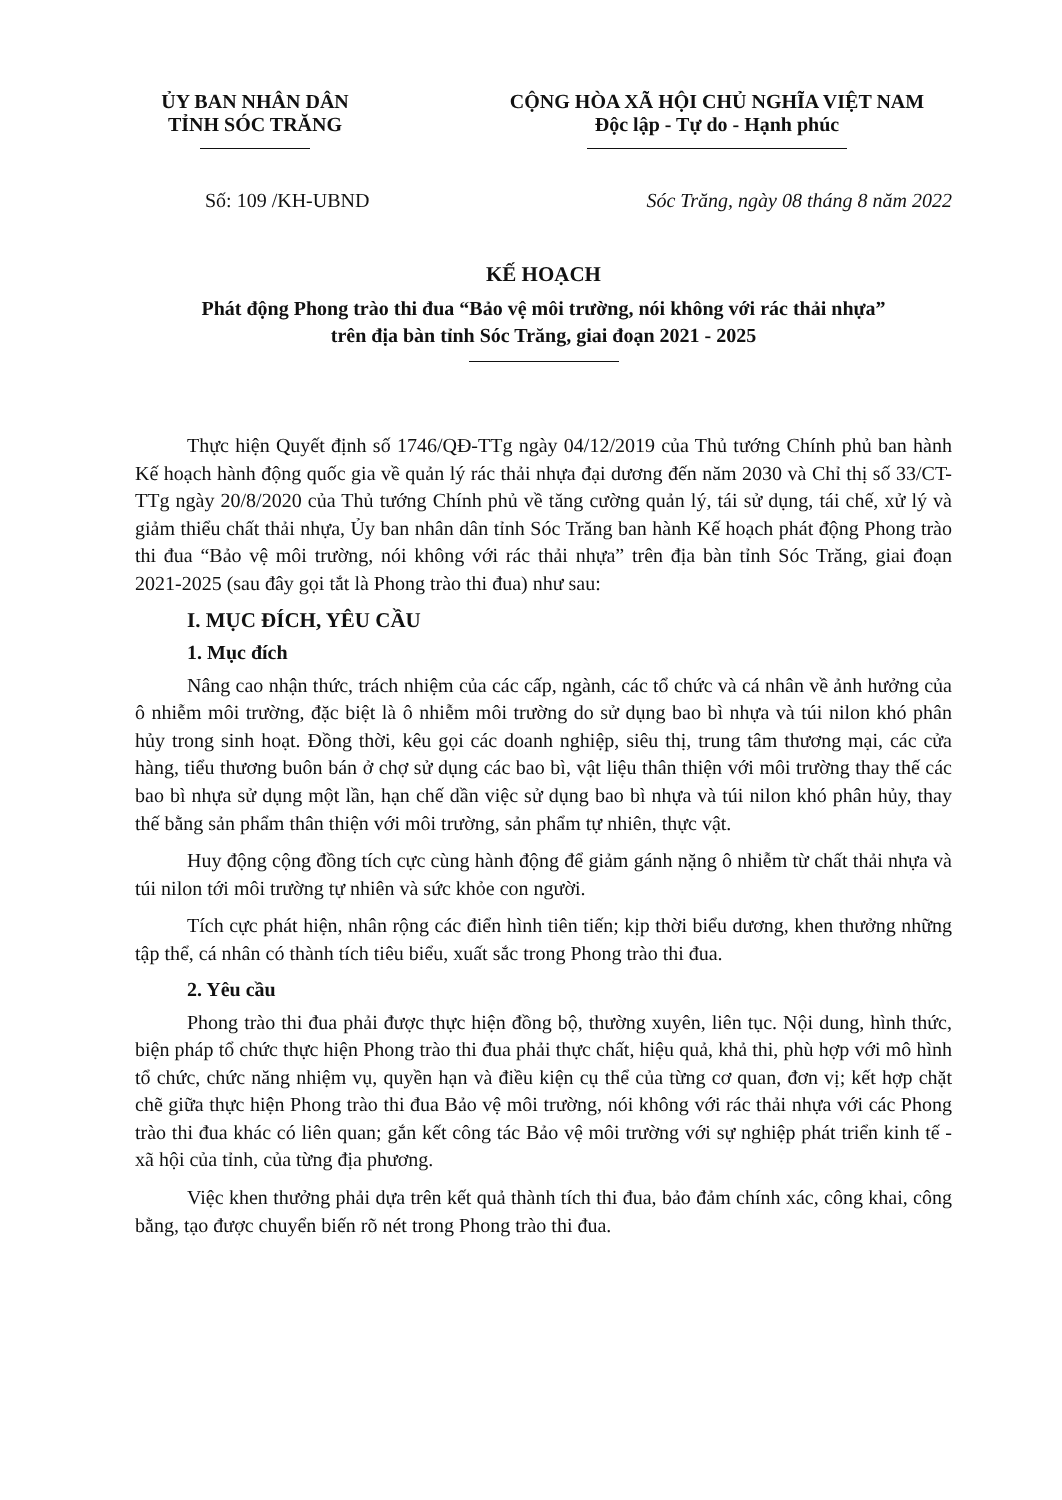ỦY BAN NHÂN DÂN
TỈNH SÓC TRĂNG
CỘNG HÒA XÃ HỘI CHỦ NGHĨA VIỆT NAM
Độc lập - Tự do - Hạnh phúc
Số: 109 /KH-UBND Sóc Trăng, ngày 08 tháng 8 năm 2022
KẾ HOẠCH
Phát động Phong trào thi đua “Bảo vệ môi trường, nói không với rác thải nhựa”
trên địa bàn tỉnh Sóc Trăng, giai đoạn 2021 - 2025
Thực hiện Quyết định số 1746/QĐ-TTg ngày 04/12/2019 của Thủ tướng Chính phủ ban hành Kế hoạch hành động quốc gia về quản lý rác thải nhựa đại dương đến năm 2030 và Chỉ thị số 33/CT-TTg ngày 20/8/2020 của Thủ tướng Chính phủ về tăng cường quản lý, tái sử dụng, tái chế, xử lý và giảm thiểu chất thải nhựa, Ủy ban nhân dân tỉnh Sóc Trăng ban hành Kế hoạch phát động Phong trào thi đua “Bảo vệ môi trường, nói không với rác thải nhựa” trên địa bàn tỉnh Sóc Trăng, giai đoạn 2021-2025 (sau đây gọi tắt là Phong trào thi đua) như sau:
I. MỤC ĐÍCH, YÊU CẦU
1. Mục đích
Nâng cao nhận thức, trách nhiệm của các cấp, ngành, các tổ chức và cá nhân về ảnh hưởng của ô nhiễm môi trường, đặc biệt là ô nhiễm môi trường do sử dụng bao bì nhựa và túi nilon khó phân hủy trong sinh hoạt. Đồng thời, kêu gọi các doanh nghiệp, siêu thị, trung tâm thương mại, các cửa hàng, tiểu thương buôn bán ở chợ sử dụng các bao bì, vật liệu thân thiện với môi trường thay thế các bao bì nhựa sử dụng một lần, hạn chế dần việc sử dụng bao bì nhựa và túi nilon khó phân hủy, thay thế bằng sản phẩm thân thiện với môi trường, sản phẩm tự nhiên, thực vật.
Huy động cộng đồng tích cực cùng hành động để giảm gánh nặng ô nhiễm từ chất thải nhựa và túi nilon tới môi trường tự nhiên và sức khỏe con người.
Tích cực phát hiện, nhân rộng các điển hình tiên tiến; kịp thời biểu dương, khen thưởng những tập thể, cá nhân có thành tích tiêu biểu, xuất sắc trong Phong trào thi đua.
2. Yêu cầu
Phong trào thi đua phải được thực hiện đồng bộ, thường xuyên, liên tục. Nội dung, hình thức, biện pháp tổ chức thực hiện Phong trào thi đua phải thực chất, hiệu quả, khả thi, phù hợp với mô hình tổ chức, chức năng nhiệm vụ, quyền hạn và điều kiện cụ thể của từng cơ quan, đơn vị; kết hợp chặt chẽ giữa thực hiện Phong trào thi đua Bảo vệ môi trường, nói không với rác thải nhựa với các Phong trào thi đua khác có liên quan; gắn kết công tác Bảo vệ môi trường với sự nghiệp phát triển kinh tế - xã hội của tỉnh, của từng địa phương.
Việc khen thưởng phải dựa trên kết quả thành tích thi đua, bảo đảm chính xác, công khai, công bằng, tạo được chuyển biến rõ nét trong Phong trào thi đua.